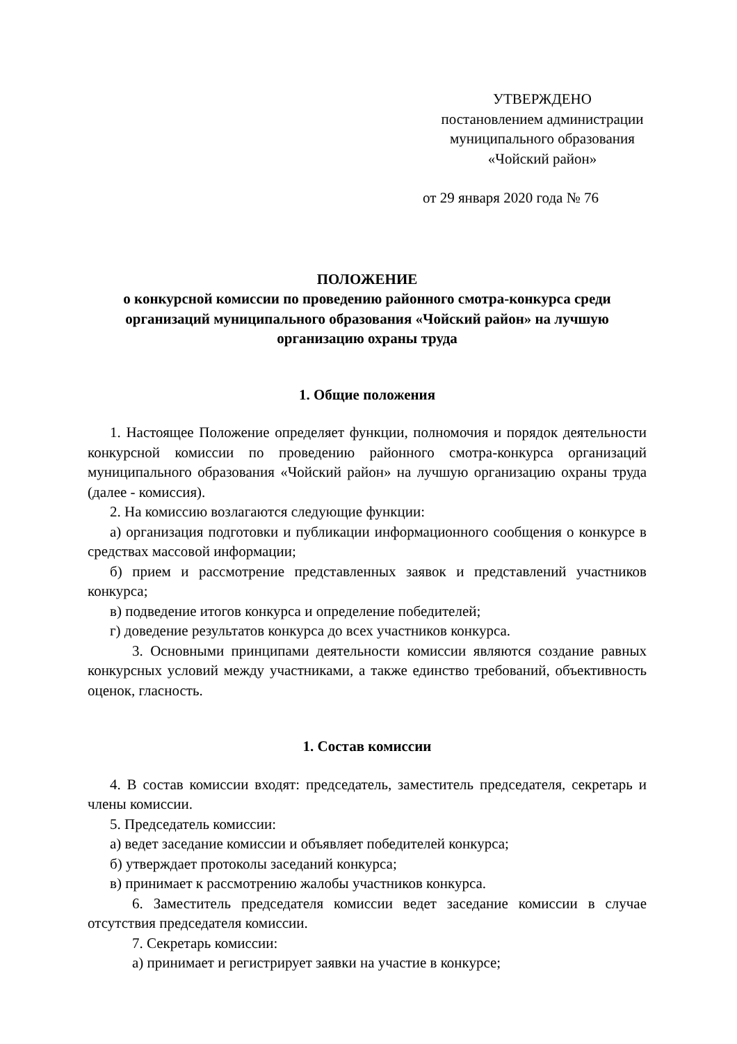УТВЕРЖДЕНО
постановлением администрации
муниципального образования
«Чойский район»
от 29 января 2020 года № 76
ПОЛОЖЕНИЕ
о конкурсной комиссии по проведению районного смотра-конкурса среди организаций муниципального образования «Чойский район» на лучшую организацию охраны труда
1. Общие положения
1. Настоящее Положение определяет функции, полномочия и порядок деятельности конкурсной комиссии по проведению районного смотра-конкурса организаций муниципального образования «Чойский район» на лучшую организацию охраны труда (далее - комиссия).
2. На комиссию возлагаются следующие функции:
а) организация подготовки и публикации информационного сообщения о конкурсе в средствах массовой информации;
б) прием и рассмотрение представленных заявок и представлений участников конкурса;
в) подведение итогов конкурса и определение победителей;
г) доведение результатов конкурса до всех участников конкурса.
3. Основными принципами деятельности комиссии являются создание равных конкурсных условий между участниками, а также единство требований, объективность оценок, гласность.
1. Состав комиссии
4. В состав комиссии входят: председатель, заместитель председателя, секретарь и члены комиссии.
5. Председатель комиссии:
а) ведет заседание комиссии и объявляет победителей конкурса;
б) утверждает протоколы заседаний конкурса;
в) принимает к рассмотрению жалобы участников конкурса.
6. Заместитель председателя комиссии ведет заседание комиссии в случае отсутствия председателя комиссии.
7. Секретарь комиссии:
а) принимает и регистрирует заявки на участие в конкурсе;